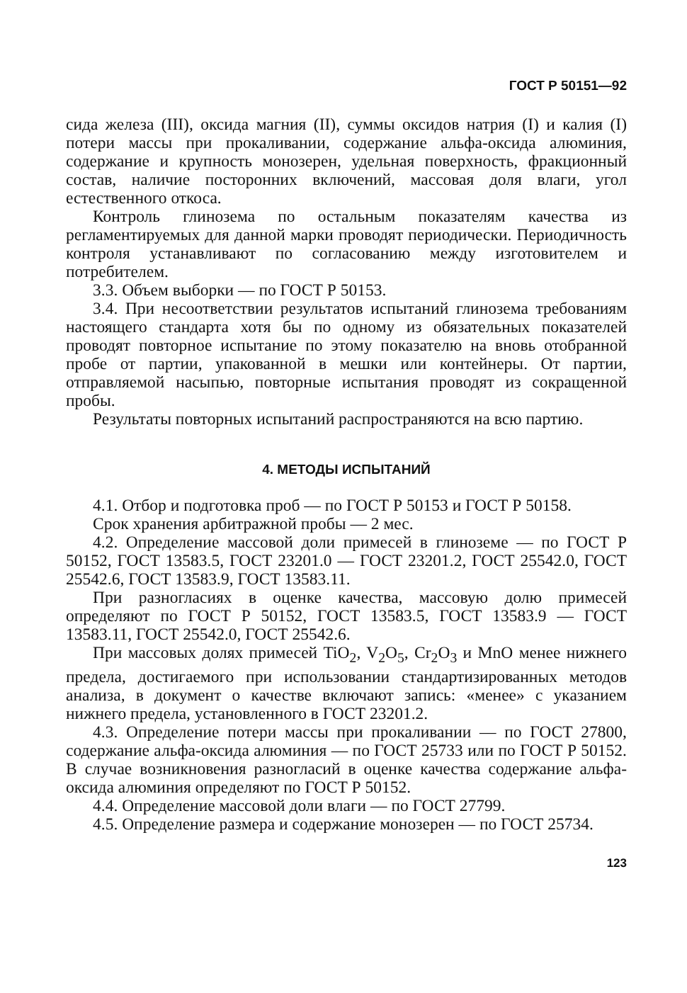ГОСТ Р 50151—92
сида железа (III), оксида магния (II), суммы оксидов натрия (I) и калия (I) потери массы при прокаливании, содержание альфа-оксида алюминия, содержание и крупность монозерен, удельная поверхность, фракционный состав, наличие посторонних включений, массовая доля влаги, угол естественного откоса.
Контроль глинозема по остальным показателям качества из регламентируемых для данной марки проводят периодически. Периодичность контроля устанавливают по согласованию между изготовителем и потребителем.
3.3. Объем выборки — по ГОСТ Р 50153.
3.4. При несоответствии результатов испытаний глинозема требованиям настоящего стандарта хотя бы по одному из обязательных показателей проводят повторное испытание по этому показателю на вновь отобранной пробе от партии, упакованной в мешки или контейнеры. От партии, отправляемой насыпью, повторные испытания проводят из сокращенной пробы.
Результаты повторных испытаний распространяются на всю партию.
4. МЕТОДЫ ИСПЫТАНИЙ
4.1. Отбор и подготовка проб — по ГОСТ Р 50153 и ГОСТ Р 50158.
Срок хранения арбитражной пробы — 2 мес.
4.2. Определение массовой доли примесей в глиноземе — по ГОСТ Р 50152, ГОСТ 13583.5, ГОСТ 23201.0 — ГОСТ 23201.2, ГОСТ 25542.0, ГОСТ 25542.6, ГОСТ 13583.9, ГОСТ 13583.11.
При разногласиях в оценке качества, массовую долю примесей определяют по ГОСТ Р 50152, ГОСТ 13583.5, ГОСТ 13583.9 — ГОСТ 13583.11, ГОСТ 25542.0, ГОСТ 25542.6.
При массовых долях примесей TiO<sub>2</sub>, V<sub>2</sub>O<sub>5</sub>, Cr<sub>2</sub>O<sub>3</sub> и MnO менее нижнего предела, достигаемого при использовании стандартизированных методов анализа, в документ о качестве включают запись: «менее» с указанием нижнего предела, установленного в ГОСТ 23201.2.
4.3. Определение потери массы при прокаливании — по ГОСТ 27800, содержание альфа-оксида алюминия — по ГОСТ 25733 или по ГОСТ Р 50152. В случае возникновения разногласий в оценке качества содержание альфа-оксида алюминия определяют по ГОСТ Р 50152.
4.4. Определение массовой доли влаги — по ГОСТ 27799.
4.5. Определение размера и содержание монозерен — по ГОСТ 25734.
123